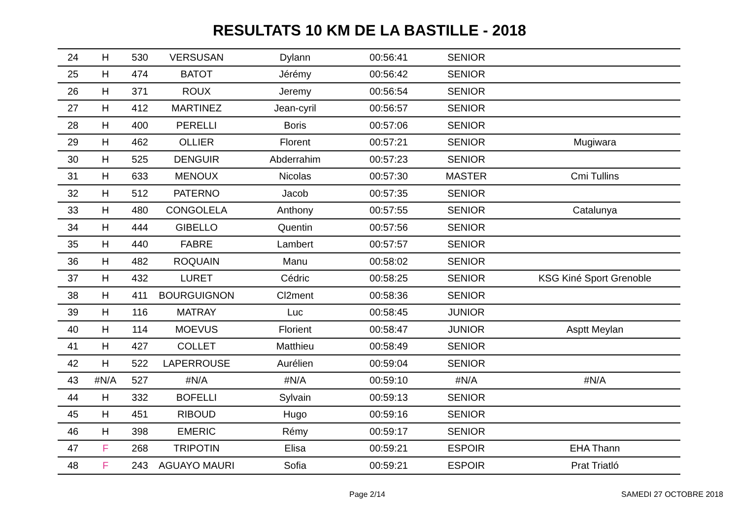RESULTATS 10 KM DE LA BASTILLE - 2018
| 24 | H | 530 | VERSUSAN | Dylann | 00:56:41 | SENIOR | |
| 25 | H | 474 | BATOT | Jérémy | 00:56:42 | SENIOR | |
| 26 | H | 371 | ROUX | Jeremy | 00:56:54 | SENIOR | |
| 27 | H | 412 | MARTINEZ | Jean-cyril | 00:56:57 | SENIOR | |
| 28 | H | 400 | PERELLI | Boris | 00:57:06 | SENIOR | |
| 29 | H | 462 | OLLIER | Florent | 00:57:21 | SENIOR | Mugiwara |
| 30 | H | 525 | DENGUIR | Abderrahim | 00:57:23 | SENIOR | |
| 31 | H | 633 | MENOUX | Nicolas | 00:57:30 | MASTER | Cmi Tullins |
| 32 | H | 512 | PATERNO | Jacob | 00:57:35 | SENIOR | |
| 33 | H | 480 | CONGOLELA | Anthony | 00:57:55 | SENIOR | Catalunya |
| 34 | H | 444 | GIBELLO | Quentin | 00:57:56 | SENIOR | |
| 35 | H | 440 | FABRE | Lambert | 00:57:57 | SENIOR | |
| 36 | H | 482 | ROQUAIN | Manu | 00:58:02 | SENIOR | |
| 37 | H | 432 | LURET | Cédric | 00:58:25 | SENIOR | KSG Kiné Sport Grenoble |
| 38 | H | 411 | BOURGUIGNON | Cl2ment | 00:58:36 | SENIOR | |
| 39 | H | 116 | MATRAY | Luc | 00:58:45 | JUNIOR | |
| 40 | H | 114 | MOEVUS | Florient | 00:58:47 | JUNIOR | Asptt Meylan |
| 41 | H | 427 | COLLET | Matthieu | 00:58:49 | SENIOR | |
| 42 | H | 522 | LAPERROUSE | Aurélien | 00:59:04 | SENIOR | |
| 43 | #N/A | 527 | #N/A | #N/A | 00:59:10 | #N/A | #N/A |
| 44 | H | 332 | BOFELLI | Sylvain | 00:59:13 | SENIOR | |
| 45 | H | 451 | RIBOUD | Hugo | 00:59:16 | SENIOR | |
| 46 | H | 398 | EMERIC | Rémy | 00:59:17 | SENIOR | |
| 47 | F | 268 | TRIPOTIN | Elisa | 00:59:21 | ESPOIR | EHA Thann |
| 48 | F | 243 | AGUAYO MAURI | Sofia | 00:59:21 | ESPOIR | Prat Triatló |
Page 2/14 SAMEDI 27 OCTOBRE 2018